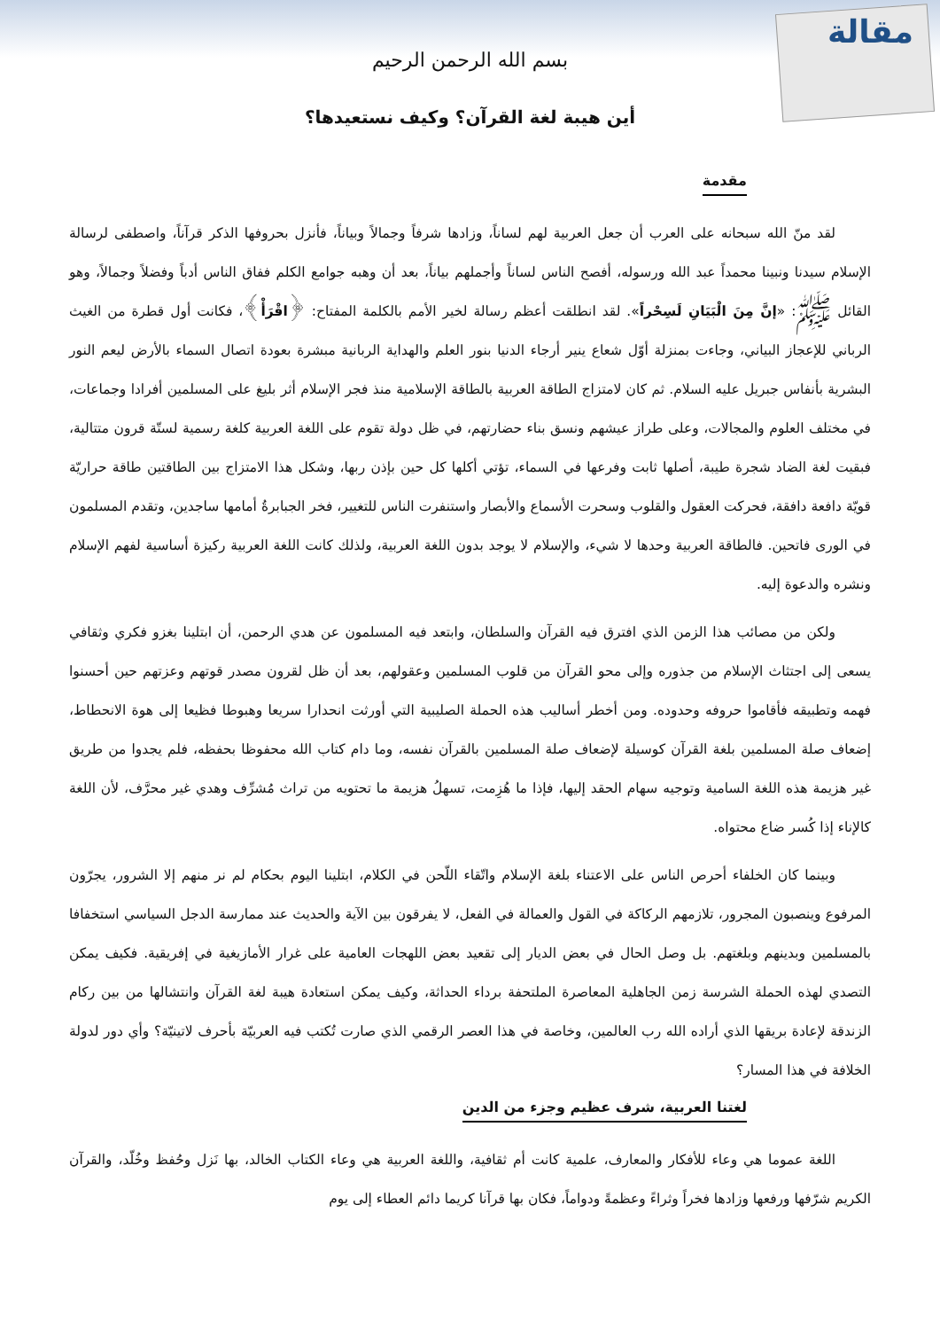مقالة
بسم الله الرحمن الرحيم
أين هيبة لغة القرآن؟ وكيف نستعيدها؟
مقدمة
لقد منّ الله سبحانه على العرب أن جعل العربية لهم لساناً، وزادها شرفاً وجمالاً وبياناً، فأنزل بحروفها الذكر قرآناً، واصطفى لرسالة الإسلام سيدنا ونبينا محمداً عبد الله ورسوله، أفصح الناس لساناً وأجملهم بياناً، بعد أن وهبه جوامع الكلم ففاق الناس أدباً وفضلاً وجمالاً، وهو القائل ﷺ: «إنَّ مِنَ الْبَيَانِ لَسِحْراً». لقد انطلقت أعظم رسالة لخير الأمم بالكلمة المفتاح: ﴿اقْرَأْ﴾، فكانت أول قطرة من الغيث الرباني للإعجاز البياني، وجاءت بمنزلة أوّل شعاع ينير أرجاء الدنيا بنور العلم والهداية الربانية مبشرة بعودة اتصال السماء بالأرض ليعم النور البشرية بأنفاس جبريل عليه السلام. ثم كان لامتزاج الطاقة العربية بالطاقة الإسلامية منذ فجر الإسلام أثر بليغ على المسلمين أفرادا وجماعات، في مختلف العلوم والمجالات، وعلى طراز عيشهم ونسق بناء حضارتهم، في ظل دولة تقوم على اللغة العربية كلغة رسمية لستّة قرون متتالية، فبقيت لغة الضاد شجرة طيبة، أصلها ثابت وفرعها في السماء، تؤتي أكلها كل حين بإذن ربها، وشكل هذا الامتزاج بين الطاقتين طاقة حراريّة قويّة دافعة دافقة، فحركت العقول والقلوب وسحرت الأسماع والأبصار واستنفرت الناس للتغيير، فخر الجبابرةُ أمامها ساجدين، وتقدم المسلمون في الورى فاتحين. فالطاقة العربية وحدها لا شيء، والإسلام لا يوجد بدون اللغة العربية، ولذلك كانت اللغة العربية ركيزة أساسية لفهم الإسلام ونشره والدعوة إليه.
ولكن من مصائب هذا الزمن الذي افترق فيه القرآن والسلطان، وابتعد فيه المسلمون عن هدي الرحمن، أن ابتلينا بغزو فكري وثقافي يسعى إلى اجتثاث الإسلام من جذوره وإلى محو القرآن من قلوب المسلمين وعقولهم، بعد أن ظل لقرون مصدر قوتهم وعزتهم حين أحسنوا فهمه وتطبيقه فأقاموا حروفه وحدوده. ومن أخطر أساليب هذه الحملة الصليبية التي أورثت انحدارا سريعا وهبوطا فظيعا إلى هوة الانحطاط، إضعاف صلة المسلمين بلغة القرآن كوسيلة لإضعاف صلة المسلمين بالقرآن نفسه، وما دام كتاب الله محفوظا بحفظه، فلم يجدوا من طريق غير هزيمة هذه اللغة السامية وتوجيه سهام الحقد إليها، فإذا ما هُزِمت، تسهلُ هزيمة ما تحتويه من تراث مُشرِّف وهدي غير محرَّف، لأن اللغة كالإناء إذا كُسر ضاع محتواه.
وبينما كان الخلفاء أحرص الناس على الاعتناء بلغة الإسلام واتّقاء اللّحن في الكلام، ابتلينا اليوم بحكام لم نر منهم إلا الشرور، يجرّون المرفوع وينصبون المجرور، تلازمهم الركاكة في القول والعمالة في الفعل، لا يفرقون بين الآية والحديث عند ممارسة الدجل السياسي استخفافا بالمسلمين وبدينهم وبلغتهم. بل وصل الحال في بعض الديار إلى تقعيد بعض اللهجات العامية على غرار الأمازيغية في إفريقية. فكيف يمكن التصدي لهذه الحملة الشرسة زمن الجاهلية المعاصرة الملتحفة برداء الحداثة، وكيف يمكن استعادة هيبة لغة القرآن وانتشالها من بين ركام الزندقة لإعادة بريقها الذي أراده الله رب العالمين، وخاصة في هذا العصر الرقمي الذي صارت تُكتب فيه العربيّة بأحرف لاتينيّة؟ وأي دور لدولة الخلافة في هذا المسار؟
لغتنا العربية، شرف عظيم وجزء من الدين
اللغة عموما هي وعاء للأفكار والمعارف، علمية كانت أم ثقافية، واللغة العربية هي وعاء الكتاب الخالد، بها نَزل وحُفظ وخُلّد، والقرآن الكريم شرّفها ورفعها وزادها فخراً وثراءً وعظمةً ودواماً، فكان بها قرآنا كريما دائم العطاء إلى يوم